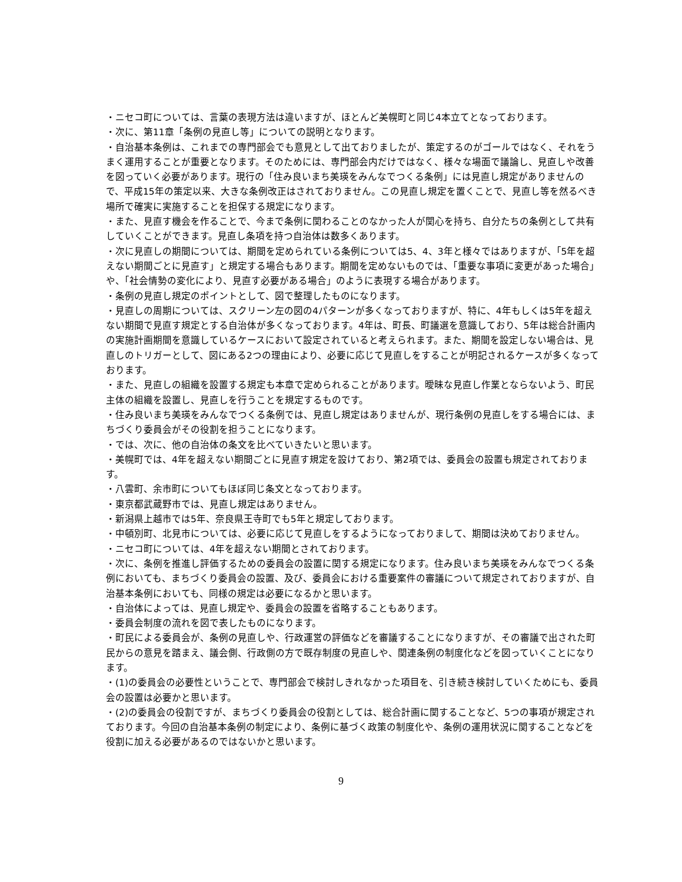・ニセコ町については、言葉の表現方法は違いますが、ほとんど美幌町と同じ4本立てとなっております。
・次に、第11章「条例の見直し等」についての説明となります。
・自治基本条例は、これまでの専門部会でも意見として出ておりましたが、策定するのがゴールではなく、それをうまく運用することが重要となります。そのためには、専門部会内だけではなく、様々な場面で議論し、見直しや改善を図っていく必要があります。現行の「住み良いまち美瑛をみんなでつくる条例」には見直し規定がありませんので、平成15年の策定以来、大きな条例改正はされておりません。この見直し規定を置くことで、見直し等を然るべき場所で確実に実施することを担保する規定になります。
・また、見直す機会を作ることで、今まで条例に関わることのなかった人が関心を持ち、自分たちの条例として共有していくことができます。見直し条項を持つ自治体は数多くあります。
・次に見直しの期間については、期間を定められている条例については5、4、3年と様々ではありますが、「5年を超えない期間ごとに見直す」と規定する場合もあります。期間を定めないものでは、「重要な事項に変更があった場合」や、「社会情勢の変化により、見直す必要がある場合」のように表現する場合があります。
・条例の見直し規定のポイントとして、図で整理したものになります。
・見直しの周期については、スクリーン左の図の4パターンが多くなっておりますが、特に、4年もしくは5年を超えない期間で見直す規定とする自治体が多くなっております。4年は、町長、町議選を意識しており、5年は総合計画内の実施計画期間を意識しているケースにおいて設定されていると考えられます。また、期間を設定しない場合は、見直しのトリガーとして、図にある2つの理由により、必要に応じて見直しをすることが明記されるケースが多くなっております。
・また、見直しの組織を設置する規定も本章で定められることがあります。曖昧な見直し作業とならないよう、町民主体の組織を設置し、見直しを行うことを規定するものです。
・住み良いまち美瑛をみんなでつくる条例では、見直し規定はありませんが、現行条例の見直しをする場合には、まちづくり委員会がその役割を担うことになります。
・では、次に、他の自治体の条文を比べていきたいと思います。
・美幌町では、4年を超えない期間ごとに見直す規定を設けており、第2項では、委員会の設置も規定されております。
・八雲町、余市町についてもほぼ同じ条文となっております。
・東京都武蔵野市では、見直し規定はありません。
・新潟県上越市では5年、奈良県王寺町でも5年と規定しております。
・中頓別町、北見市については、必要に応じて見直しをするようになっておりまして、期間は決めておりません。
・ニセコ町については、4年を超えない期間とされております。
・次に、条例を推進し評価するための委員会の設置に関する規定になります。住み良いまち美瑛をみんなでつくる条例においても、まちづくり委員会の設置、及び、委員会における重要案件の審議について規定されておりますが、自治基本条例においても、同様の規定は必要になるかと思います。
・自治体によっては、見直し規定や、委員会の設置を省略することもあります。
・委員会制度の流れを図で表したものになります。
・町民による委員会が、条例の見直しや、行政運営の評価などを審議することになりますが、その審議で出された町民からの意見を踏まえ、議会側、行政側の方で既存制度の見直しや、関連条例の制度化などを図っていくことになります。
・(1)の委員会の必要性ということで、専門部会で検討しきれなかった項目を、引き続き検討していくためにも、委員会の設置は必要かと思います。
・(2)の委員会の役割ですが、まちづくり委員会の役割としては、総合計画に関することなど、5つの事項が規定されております。今回の自治基本条例の制定により、条例に基づく政策の制度化や、条例の運用状況に関することなどを役割に加える必要があるのではないかと思います。
9